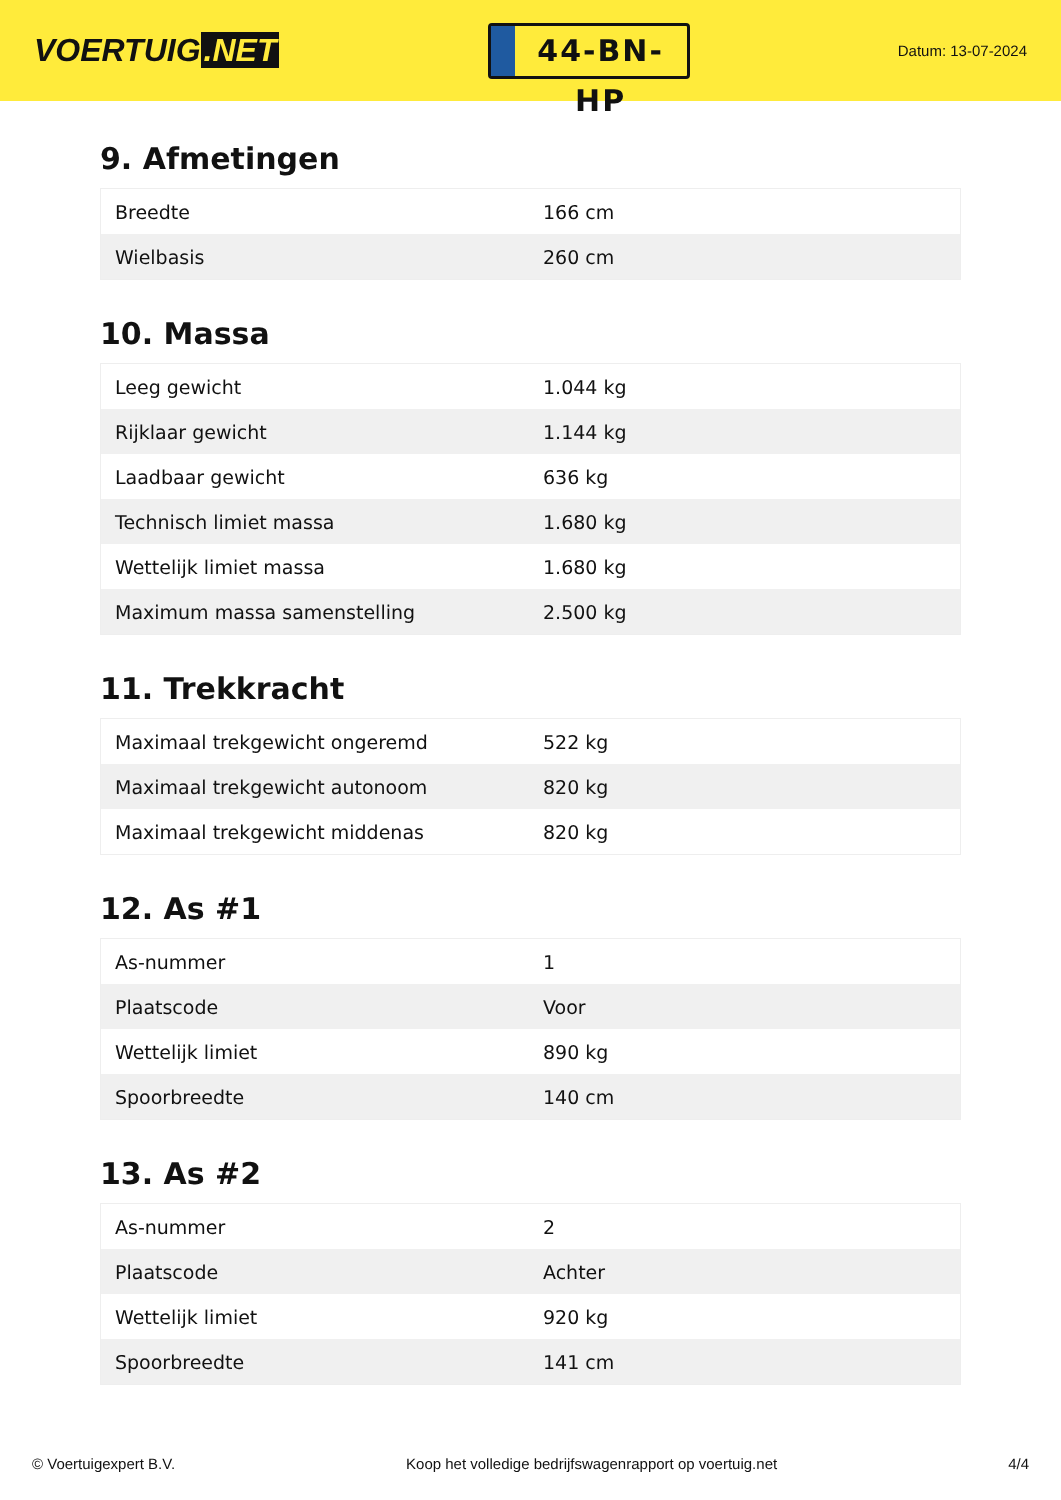VOERTUIG.NET
44-BN-HP
Datum: 13-07-2024
9. Afmetingen
| Breedte | 166 cm |
| Wielbasis | 260 cm |
10. Massa
| Leeg gewicht | 1.044 kg |
| Rijklaar gewicht | 1.144 kg |
| Laadbaar gewicht | 636 kg |
| Technisch limiet massa | 1.680 kg |
| Wettelijk limiet massa | 1.680 kg |
| Maximum massa samenstelling | 2.500 kg |
11. Trekkracht
| Maximaal trekgewicht ongeremd | 522 kg |
| Maximaal trekgewicht autonoom | 820 kg |
| Maximaal trekgewicht middenas | 820 kg |
12. As #1
| As-nummer | 1 |
| Plaatscode | Voor |
| Wettelijk limiet | 890 kg |
| Spoorbreedte | 140 cm |
13. As #2
| As-nummer | 2 |
| Plaatscode | Achter |
| Wettelijk limiet | 920 kg |
| Spoorbreedte | 141 cm |
© Voertuigexpert B.V. Koop het volledige bedrijfswagenrapport op voertuig.net 4/4